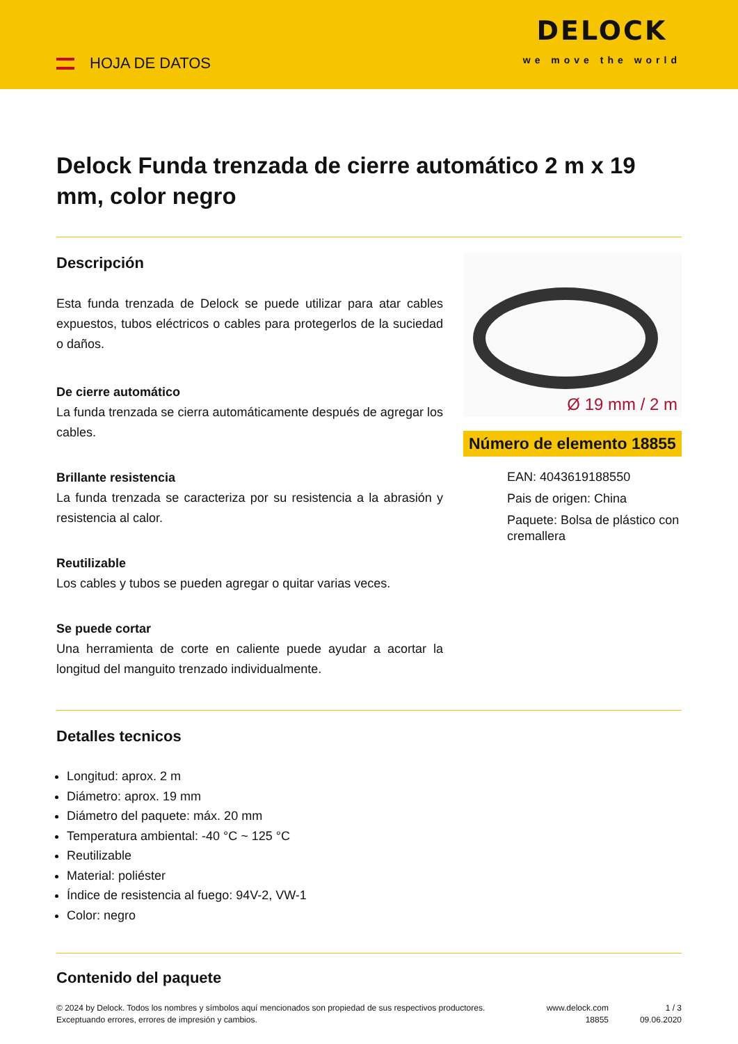HOJA DE DATOS
DELOCK
we move the world
Delock Funda trenzada de cierre automático 2 m x 19 mm, color negro
Descripción
Esta funda trenzada de Delock se puede utilizar para atar cables expuestos, tubos eléctricos o cables para protegerlos de la suciedad o daños.
De cierre automático
La funda trenzada se cierra automáticamente después de agregar los cables.
Brillante resistencia
La funda trenzada se caracteriza por su resistencia a la abrasión y resistencia al calor.
Reutilizable
Los cables y tubos se pueden agregar o quitar varias veces.
Se puede cortar
Una herramienta de corte en caliente puede ayudar a acortar la longitud del manguito trenzado individualmente.
Ø 19 mm / 2 m
Número de elemento 18855
EAN: 4043619188550
Pais de origen: China
Paquete: Bolsa de plástico con cremallera
Detalles tecnicos
Longitud: aprox. 2 m
Diámetro: aprox. 19 mm
Diámetro del paquete: máx. 20 mm
Temperatura ambiental: -40 °C ~ 125 °C
Reutilizable
Material: poliéster
Índice de resistencia al fuego: 94V-2, VW-1
Color: negro
Contenido del paquete
© 2024 by Delock. Todos los nombres y símbolos aquí mencionados son propiedad de sus respectivos productores. Exceptuando errores, errores de impresión y cambios.
www.delock.com
18855
1 / 3
09.06.2020